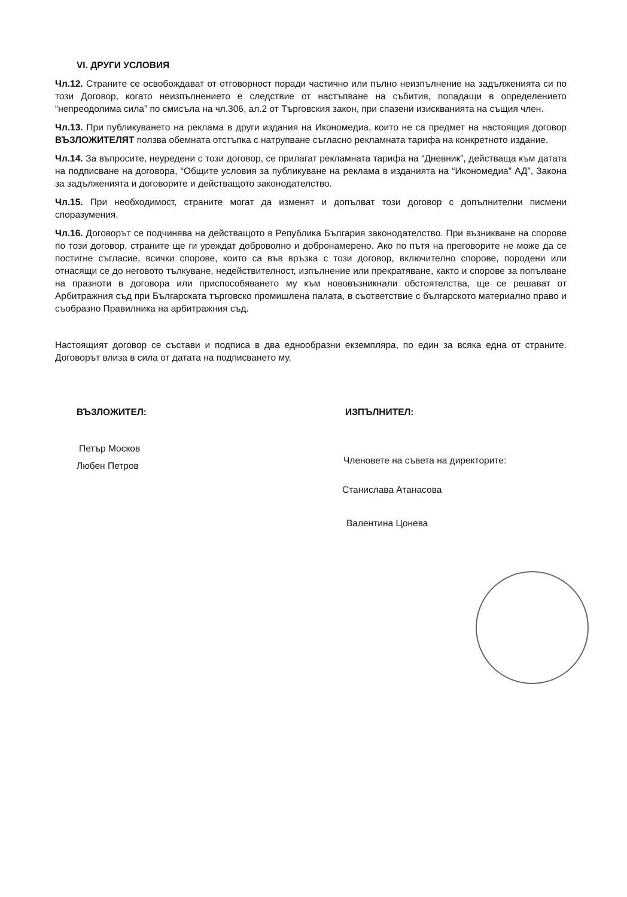VI. ДРУГИ УСЛОВИЯ
Чл.12. Страните се освобождават от отговорност поради частично или пълно неизпълнение на задълженията си по този Договор, когато неизпълнението е следствие от настъпване на събития, попадащи в определението “непреодолима сила” по смисъла на чл.306, ал.2 от Търговския закон, при спазени изискванията на същия член.
Чл.13. При публикуването на реклама в други издания на Икономедиа, които не са предмет на настоящия договор ВЪЗЛОЖИТЕЛЯТ ползва обемната отстъпка с натрупване съгласно рекламната тарифа на конкретното издание.
Чл.14. За въпросите, неуредени с този договор, се прилагат рекламната тарифа на “Дневник”, действаща към датата на подписване на договора, “Общите условия за публикуване на реклама в изданията на “Икономедиа” АД”, Закона за задълженията и договорите и действащото законодателство.
Чл.15. При необходимост, страните могат да изменят и допълват този договор с допълнителни писмени споразумения.
Чл.16. Договорът се подчинява на действащото в Република България законодателство. При възникване на спорове по този договор, страните ще ги уреждат доброволно и добронамерено. Ако по пътя на преговорите не може да се постигне съгласие, всички спорове, които са във връзка с този договор, включително спорове, породени или отнасящи се до неговото тълкуване, недействителност, изпълнение или прекратяване, както и спорове за попълване на празноти в договора или приспособяването му към нововъзникнали обстоятелства, ще се решават от Арбитражния съд при Българската търговско промишлена палата, в съответствие с българското материално право и съобразно Правилника на арбитражния съд.
Настоящият договор се състави и подписа в два еднообразни екземпляра, по един за всяка една от страните. Договорът влиза в сила от датата на подписването му.
ВЪЗЛОЖИТЕЛ:
Петър Москов
Любен Петров
ИЗПЪЛНИТЕЛ:
Членовете на съвета на директорите:
Станислава Атанасова
Валентина Цонева